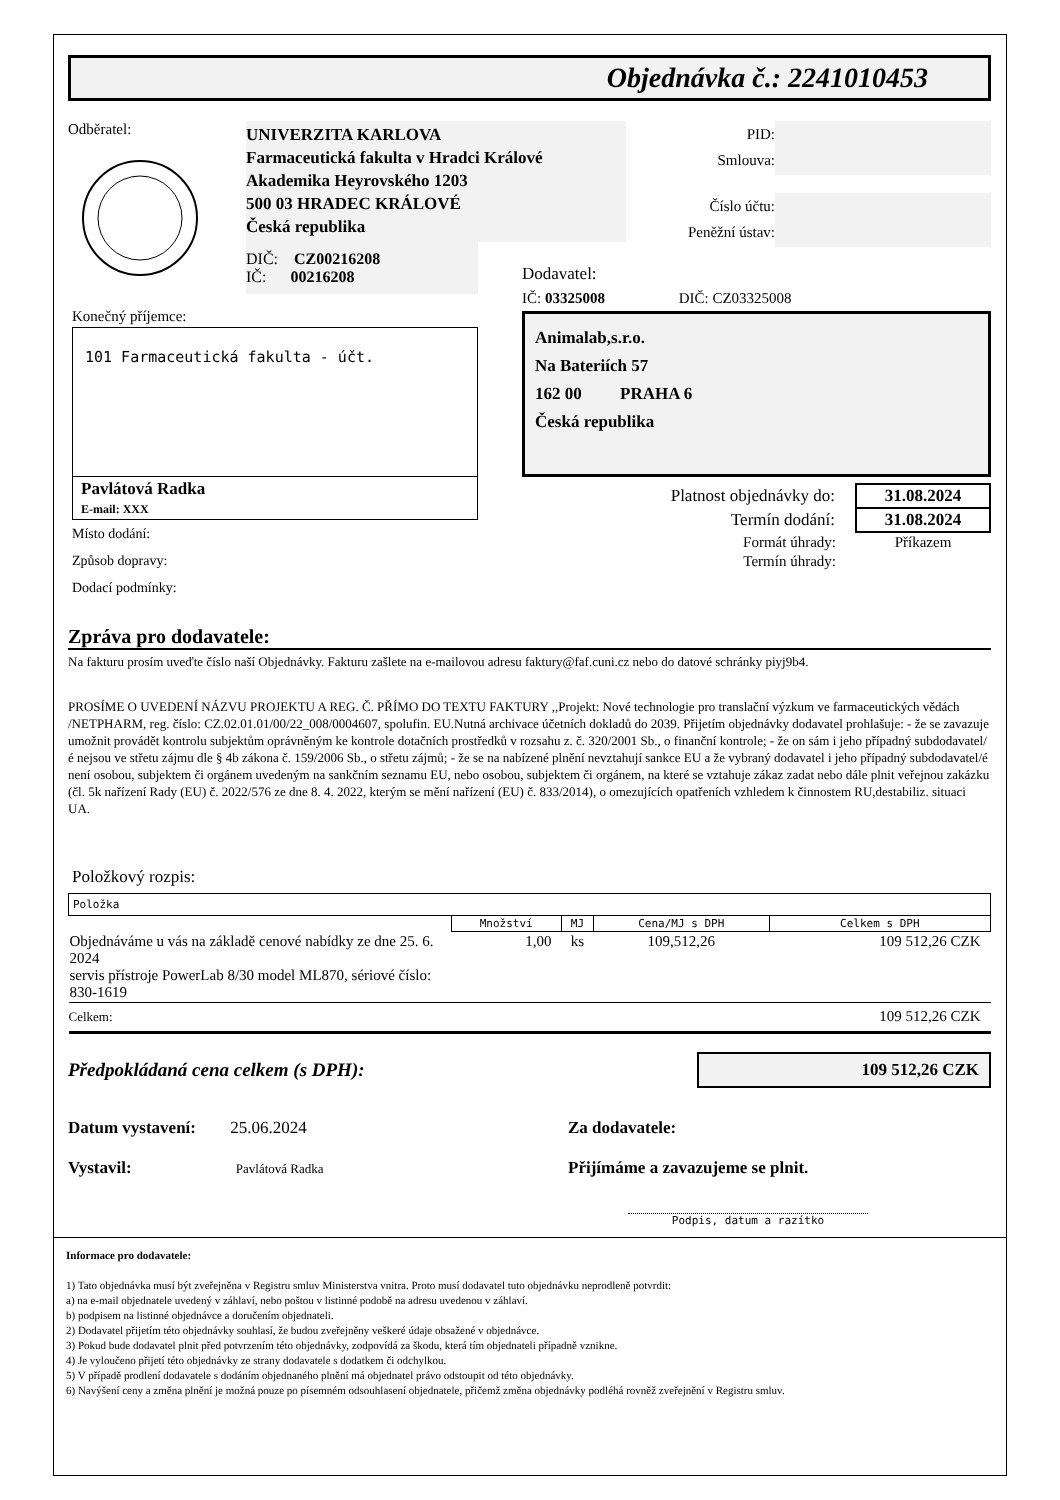Objednávka č.: 2241010453
Odběratel:
UNIVERZITA KARLOVA
Farmaceutická fakulta v Hradci Králové
Akademika Heyrovského 1203
500 03 HRADEC KRÁLOVÉ
Česká republika
DIČ: CZ00216208
IČ: 00216208
PID:
Smlouva:
Číslo účtu:
Peněžní ústav:
Konečný příjemce:
101 Farmaceutická fakulta - účt.
Pavlátová Radka
E-mail: XXX
Místo dodání:
Způsob dopravy:
Dodací podmínky:
Dodavatel:
IČ: 03325008 DIČ: CZ03325008
Animalab,s.r.o.
Na Bateriích 57
162 00 PRAHA 6
Česká republika
| Platnost objednávky do: | 31.08.2024 |
| Termín dodání: | 31.08.2024 |
| Formát úhrady: | Příkazem |
| Termín úhrady: | |
Zpráva pro dodavatele:
Na fakturu prosím uveďte číslo naší Objednávky. Fakturu zašlete na e-mailovou adresu faktury@faf.cuni.cz nebo do datové schránky piyj9b4.
PROSÍME O UVEDENÍ NÁZVU PROJEKTU A REG. Č. PŘÍMO DO TEXTU FAKTURY ,,Projekt: Nové technologie pro translační výzkum ve farmaceutických vědách /NETPHARM, reg. číslo: CZ.02.01.01/00/22_008/0004607, spolufin. EU.Nutná archivace účetních dokladů do 2039. Přijetím objednávky dodavatel prohlašuje: - že se zavazuje umožnit provádět kontrolu subjektům oprávněným ke kontrole dotačních prostředků v rozsahu z. č. 320/2001 Sb., o finanční kontrole; - že on sám i jeho případný subdodavatel/é nejsou ve střetu zájmu dle § 4b zákona č. 159/2006 Sb., o střetu zájmů; - že se na nabízené plnění nevztahují sankce EU a že vybraný dodavatel i jeho případný subdodavatel/é není osobou, subjektem či orgánem uvedeným na sankčním seznamu EU, nebo osobou, subjektem či orgánem, na které se vztahuje zákaz zadat nebo dále plnit veřejnou zakázku (čl. 5k nařízení Rady (EU) č. 2022/576 ze dne 8. 4. 2022, kterým se mění nařízení (EU) č. 833/2014), o omezujících opatřeních vzhledem k činnostem RU,destabiliz. situaci UA.
Položkový rozpis:
| Položka | | | | |
| --- | --- | --- | --- | --- |
| | Množství | MJ | Cena/MJ s DPH | Celkem s DPH |
| Objednáváme u vás na základě cenové nabídky ze dne 25. 6. 2024 servis přístroje PowerLab 8/30 model ML870, sériové číslo: 830-1619 | 1,00 | ks | 109,512,26 | 109 512,26 CZK |
| Celkem: | 109 512,26 CZK | | | |
Předpokládaná cena celkem (s DPH):
109 512,26 CZK
Datum vystavení: 25.06.2024
Vystavil: Pavlátová Radka
Za dodavatele:
Přijímáme a zavazujeme se plnit.
Podpis, datum a razítko
Informace pro dodavatele:
1) Tato objednávka musí být zveřejněna v Registru smluv Ministerstva vnitra. Proto musí dodavatel tuto objednávku neprodleně potvrdit:
a) na e-mail objednatele uvedený v záhlaví, nebo poštou v listinné podobě na adresu uvedenou v záhlaví.
b) podpisem na listinné objednávce a doručením objednateli.
2) Dodavatel přijetím této objednávky souhlasí, že budou zveřejněny veškeré údaje obsažené v objednávce.
3) Pokud bude dodavatel plnit před potvrzením této objednávky, zodpovídá za škodu, která tím objednateli případně vznikne.
4) Je vyloučeno přijetí této objednávky ze strany dodavatele s dodatkem či odchylkou.
5) V případě prodlení dodavatele s dodáním objednaného plnění má objednatel právo odstoupit od této objednávky.
6) Navýšení ceny a změna plnění je možná pouze po písemném odsouhlasení objednatele, přičemž změna objednávky podléhá rovněž zveřejnění v Registru smluv.